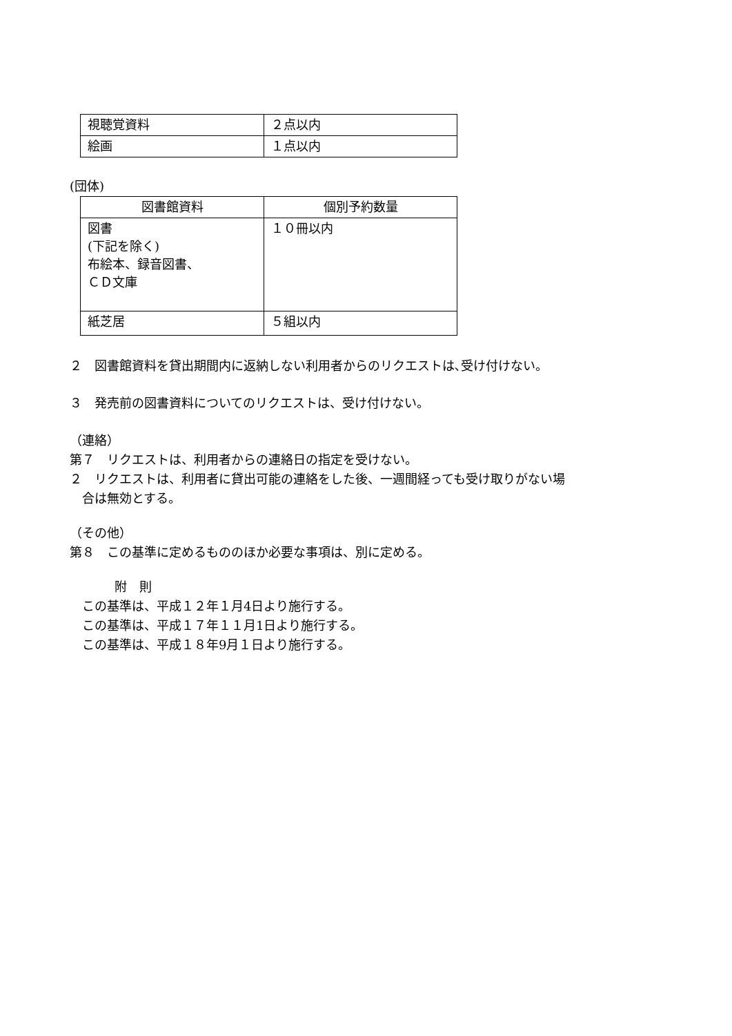| 視聴覚資料 | ２点以内 |
| 絵画 | １点以内 |
(団体)
| 図書館資料 | 個別予約数量 |
| --- | --- |
| 図書 (下記を除く) 布絵本、録音図書、 ＣＤ文庫 | １０冊以内 |
| 紙芝居 | ５組以内 |
２　図書館資料を貸出期間内に返納しない利用者からのリクエストは､受け付けない。
３　発売前の図書資料についてのリクエストは、受け付けない。
（連絡）
第７　リクエストは、利用者からの連絡日の指定を受けない。
２　リクエストは、利用者に貸出可能の連絡をした後、一週間経っても受け取りがない場
　合は無効とする。
（その他）
第８　この基準に定めるもののほか必要な事項は、別に定める。
附　則
　この基準は、平成１２年１月4日より施行する。
　この基準は、平成１７年１１月1日より施行する。
　この基準は、平成１８年9月１日より施行する。